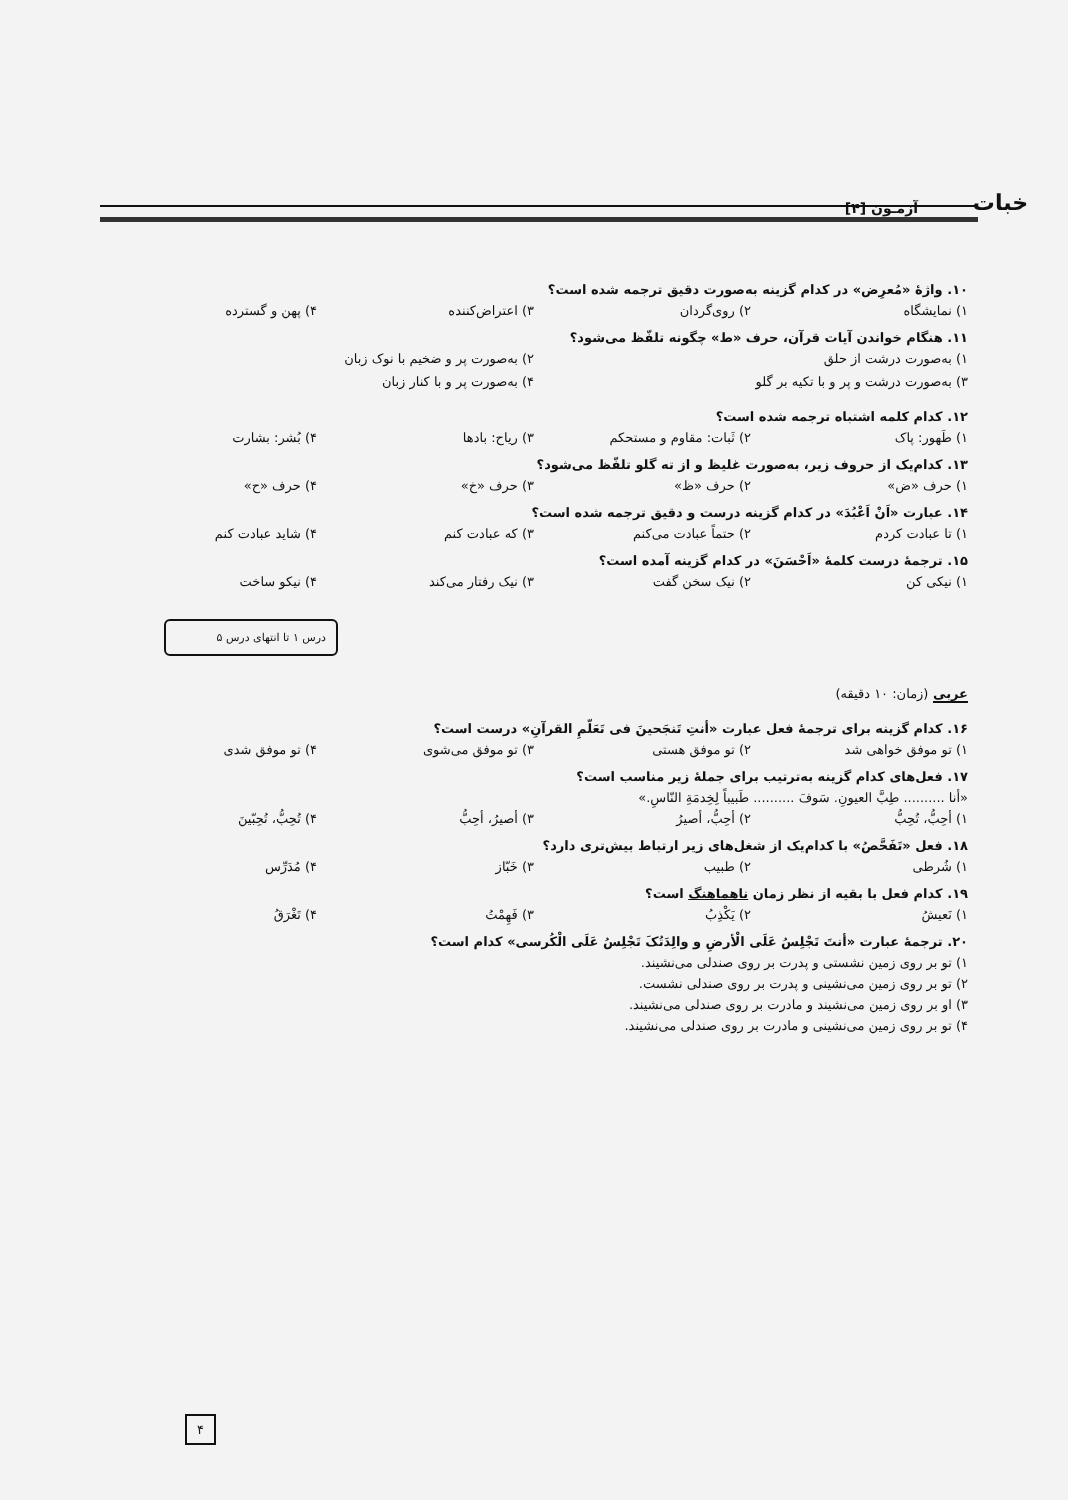آزمـون [۴] خبات
۱۰. واژهٔ «مُعرِض» در کدام گزینه به‌صورت دقیق ترجمه شده است؟
۱) نمایشگاه ۲) روی‌گردان ۳) اعتراض‌کننده ۴) پهن و گسترده
۱۱. هنگام خواندن آیات قرآن، حرف «ط» چگونه تلفّظ می‌شود؟
۱) به‌صورت درشت از حلق ۲) به‌صورت پر و ضخیم با نوک زبان ۳) به‌صورت درشت و پر و با تکیه بر گلو ۴) به‌صورت پر و با کنار زبان
۱۲. کدام کلمه اشتباه ترجمه شده است؟
۱) طَهور: پاک ۲) ثَبات: مقاوم و مستحکم ۳) ریاح: بادها ۴) بُشر: بشارت
۱۳. کدام‌یک از حروف زیر، به‌صورت غلیظ و از ته گلو تلفّظ می‌شود؟
۱) حرف «ض» ۲) حرف «ظ» ۳) حرف «خ» ۴) حرف «ح»
۱۴. عبارت «اَنْ اَعْبُدَ» در کدام گزینه درست و دقیق ترجمه شده است؟
۱) تا عبادت کردم ۲) حتماً عبادت می‌کنم ۳) که عبادت کنم ۴) شاید عبادت کنم
۱۵. ترجمهٔ درست کلمهٔ «اَحْسَنَ» در کدام گزینه آمده است؟
۱) نیکی کن ۲) نیک سخن گفت ۳) نیک رفتار می‌کند ۴) نیکو ساخت
درس ۱ تا انتهای درس ۵
عربی (زمان: ۱۰ دقیقه)
۱۶. کدام گزینه برای ترجمهٔ فعل عبارت «أنتِ تَنجَحینَ فی تَعَلّمِ القرآنِ» درست است؟
۱) تو موفق خواهی شد ۲) تو موفق هستی ۳) تو موفق می‌شوی ۴) تو موفق شدی
۱۷. فعل‌های کدام گزینه به‌ترتیب برای جملهٔ زیر مناسب است؟
«أنا .......... طِبَّ العیونِ. سَوفَ .......... طَبیباً لِخِدمَةِ النّاسِ.»
۱) أحِبُّ، تُحِبُّ ۲) أحِبُّ، أصیرُ ۳) أصیرُ، أحِبُّ ۴) تُحِبُّ، تُحِبّینَ
۱۸. فعل «تَفَحَّصُ» با کدام‌یک از شغل‌های زیر ارتباط بیش‌تری دارد؟
۱) شُرطی ۲) طبیب ۳) خَبّاز ۴) مُدَرِّس
۱۹. کدام فعل با بقیه از نظر زمان ناهماهنگ است؟
۱) نَعیشُ ۲) یَکْذِبُ ۳) فَهِمْتُ ۴) تَغْرَقُ
۲۰. ترجمهٔ عبارت «أنتَ تَجْلِسُ عَلَی الْأرضِ و والِدَتُکَ تَجْلِسُ عَلَی الْکُرسی» کدام است؟
۱) تو بر روی زمین نشستی و پدرت بر روی صندلی می‌نشیند.
۲) تو بر روی زمین می‌نشینی و پدرت بر روی صندلی نشست.
۳) او بر روی زمین می‌نشیند و مادرت بر روی صندلی می‌نشیند.
۴) تو بر روی زمین می‌نشینی و مادرت بر روی صندلی می‌نشیند.
۴